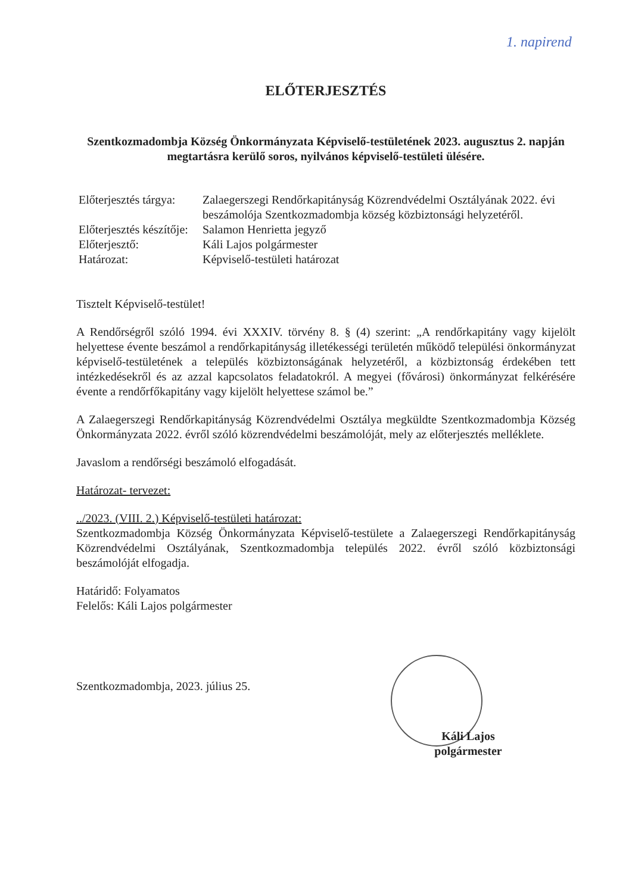1. napirend
ELŐTERJESZTÉS
Szentkozmadombja Község Önkormányzata Képviselő-testületének 2023. augusztus 2. napján megtartásra kerülő soros, nyilvános képviselő-testületi ülésére.
Előterjesztés tárgya:
Zalaegerszegi Rendőrkapitányság Közrendvédelmi Osztályának 2022. évi beszámolója Szentkozmadombja község közbiztonsági helyzetéről.
Előterjesztés készítője:
Salamon Henrietta jegyző
Előterjesztő:
Káli Lajos polgármester
Határozat:
Képviselő-testületi határozat
Tisztelt Képviselő-testület!
A Rendőrségről szóló 1994. évi XXXIV. törvény 8. § (4) szerint: „A rendőrkapitány vagy kijelölt helyettese évente beszámol a rendőrkapitányság illetékességi területén működő települési önkormányzat képviselő-testületének a település közbiztonságának helyzetéről, a közbiztonság érdekében tett intézkedésekről és az azzal kapcsolatos feladatokról. A megyei (fővárosi) önkormányzat felkérésére évente a rendőrfőkapitány vagy kijelölt helyettese számol be.”
A Zalaegerszegi Rendőrkapitányság Közrendvédelmi Osztálya megküldte Szentkozmadombja Község Önkormányzata 2022. évről szóló közrendvédelmi beszámolóját, mely az előterjesztés melléklete.
Javaslom a rendőrségi beszámoló elfogadását.
Határozat- tervezet:
../2023. (VIII. 2.) Képviselő-testületi határozat:
Szentkozmadombja Község Önkormányzata Képviselő-testülete a Zalaegerszegi Rendőrkapitányság Közrendvédelmi Osztályának, Szentkozmadombja település 2022. évről szóló közbiztonsági beszámolóját elfogadja.
Határidő: Folyamatos
Felelős: Káli Lajos polgármester
Szentkozmadombja, 2023. július 25.
Káli Lajos
polgármester